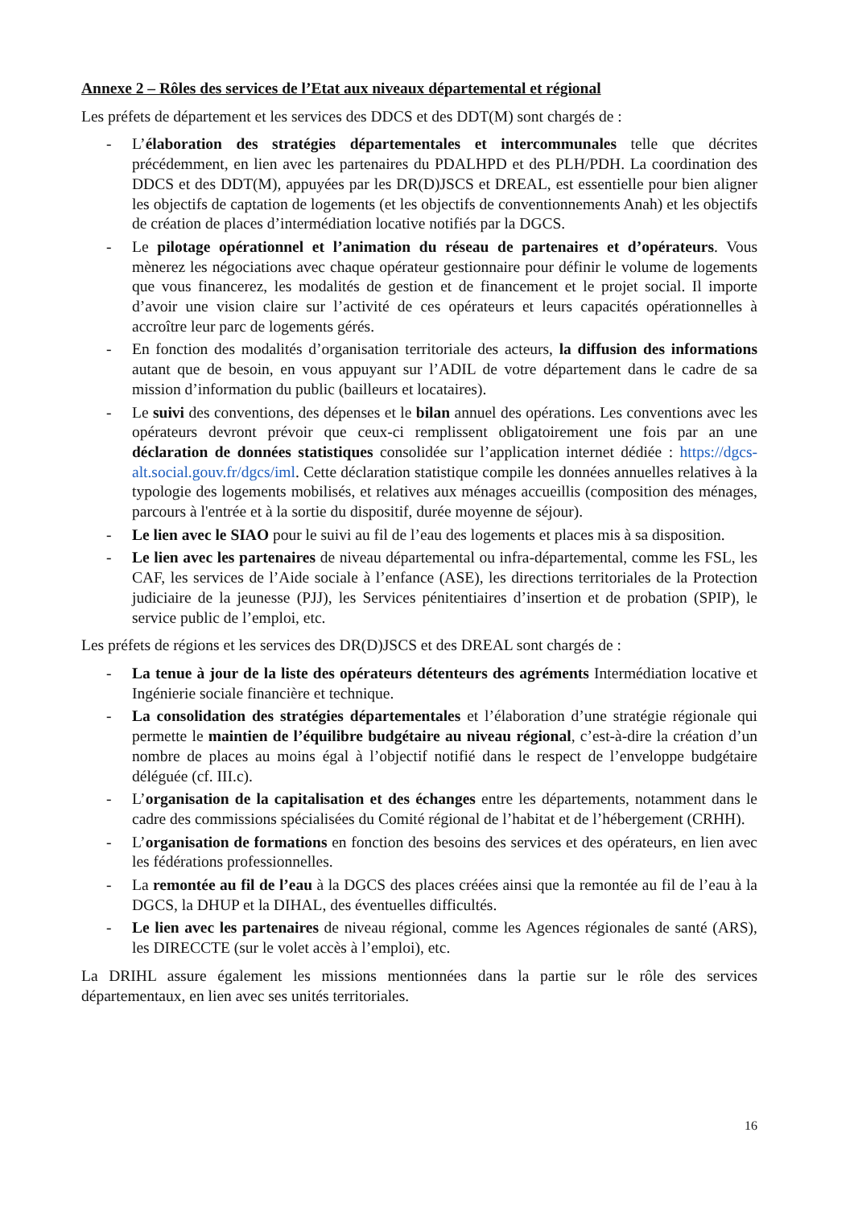Annexe 2 – Rôles des services de l’Etat aux niveaux départemental et régional
Les préfets de département et les services des DDCS et des DDT(M) sont chargés de :
- L’élaboration des stratégies départementales et intercommunales telle que décrites précédemment, en lien avec les partenaires du PDALHPD et des PLH/PDH. La coordination des DDCS et des DDT(M), appuyées par les DR(D)JSCS et DREAL, est essentielle pour bien aligner les objectifs de captation de logements (et les objectifs de conventionnements Anah) et les objectifs de création de places d’intermédiation locative notifiés par la DGCS.
- Le pilotage opérationnel et l’animation du réseau de partenaires et d’opérateurs. Vous mènerez les négociations avec chaque opérateur gestionnaire pour définir le volume de logements que vous financerez, les modalités de gestion et de financement et le projet social. Il importe d’avoir une vision claire sur l’activité de ces opérateurs et leurs capacités opérationnelles à accroître leur parc de logements gérés.
- En fonction des modalités d’organisation territoriale des acteurs, la diffusion des informations autant que de besoin, en vous appuyant sur l’ADIL de votre département dans le cadre de sa mission d’information du public (bailleurs et locataires).
- Le suivi des conventions, des dépenses et le bilan annuel des opérations. Les conventions avec les opérateurs devront prévoir que ceux-ci remplissent obligatoirement une fois par an une déclaration de données statistiques consolidée sur l’application internet dédiée : https://dgcs-alt.social.gouv.fr/dgcs/iml. Cette déclaration statistique compile les données annuelles relatives à la typologie des logements mobilisés, et relatives aux ménages accueillis (composition des ménages, parcours à l'entrée et à la sortie du dispositif, durée moyenne de séjour).
- Le lien avec le SIAO pour le suivi au fil de l’eau des logements et places mis à sa disposition.
- Le lien avec les partenaires de niveau départemental ou infra-départemental, comme les FSL, les CAF, les services de l’Aide sociale à l’enfance (ASE), les directions territoriales de la Protection judiciaire de la jeunesse (PJJ), les Services pénitentiaires d’insertion et de probation (SPIP), le service public de l’emploi, etc.
Les préfets de régions et les services des DR(D)JSCS et des DREAL sont chargés de :
- La tenue à jour de la liste des opérateurs détenteurs des agréments Intermédiation locative et Ingénierie sociale financière et technique.
- La consolidation des stratégies départementales et l’élaboration d’une stratégie régionale qui permette le maintien de l’équilibre budgétaire au niveau régional, c’est-à-dire la création d’un nombre de places au moins égal à l’objectif notifié dans le respect de l’enveloppe budgétaire déléguée (cf. III.c).
- L’organisation de la capitalisation et des échanges entre les départements, notamment dans le cadre des commissions spécialisées du Comité régional de l’habitat et de l’hébergement (CRHH).
- L’organisation de formations en fonction des besoins des services et des opérateurs, en lien avec les fédérations professionnelles.
- La remontée au fil de l’eau à la DGCS des places créées ainsi que la remontée au fil de l’eau à la DGCS, la DHUP et la DIHAL, des éventuelles difficultés.
- Le lien avec les partenaires de niveau régional, comme les Agences régionales de santé (ARS), les DIRECCTE (sur le volet accès à l’emploi), etc.
La DRIHL assure également les missions mentionnées dans la partie sur le rôle des services départementaux, en lien avec ses unités territoriales.
16